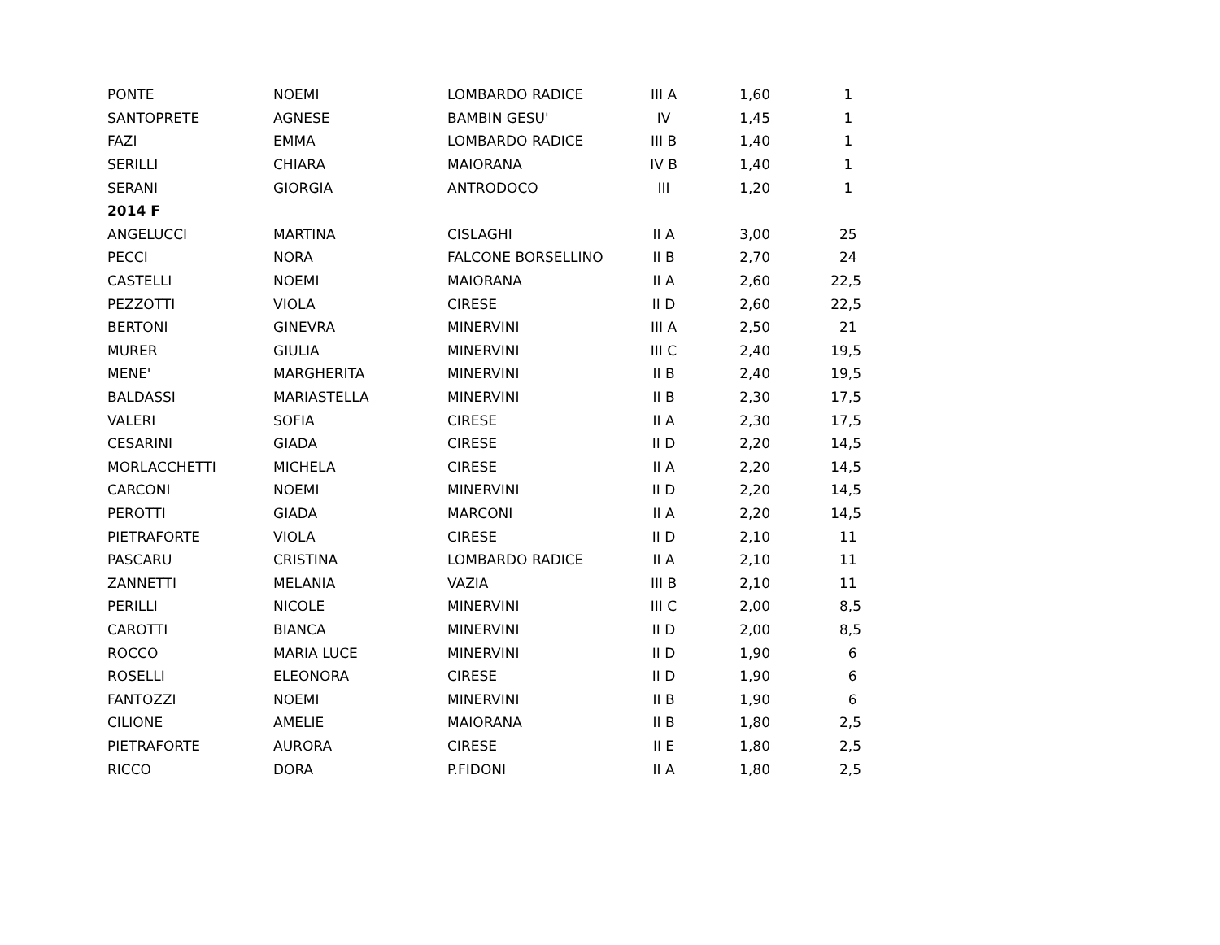| PONTE | NOEMI | LOMBARDO RADICE | III A | 1,60 | 1 |
| SANTOPRETE | AGNESE | BAMBIN GESU' | IV | 1,45 | 1 |
| FAZI | EMMA | LOMBARDO RADICE | III B | 1,40 | 1 |
| SERILLI | CHIARA | MAIORANA | IV B | 1,40 | 1 |
| SERANI | GIORGIA | ANTRODOCO | III | 1,20 | 1 |
| 2014 F | | | | | |
| ANGELUCCI | MARTINA | CISLAGHI | II A | 3,00 | 25 |
| PECCI | NORA | FALCONE BORSELLINO | II B | 2,70 | 24 |
| CASTELLI | NOEMI | MAIORANA | II A | 2,60 | 22,5 |
| PEZZOTTI | VIOLA | CIRESE | II D | 2,60 | 22,5 |
| BERTONI | GINEVRA | MINERVINI | III A | 2,50 | 21 |
| MURER | GIULIA | MINERVINI | III C | 2,40 | 19,5 |
| MENE' | MARGHERITA | MINERVINI | II B | 2,40 | 19,5 |
| BALDASSI | MARIASTELLA | MINERVINI | II B | 2,30 | 17,5 |
| VALERI | SOFIA | CIRESE | II A | 2,30 | 17,5 |
| CESARINI | GIADA | CIRESE | II D | 2,20 | 14,5 |
| MORLACCHETTI | MICHELA | CIRESE | II A | 2,20 | 14,5 |
| CARCONI | NOEMI | MINERVINI | II D | 2,20 | 14,5 |
| PEROTTI | GIADA | MARCONI | II A | 2,20 | 14,5 |
| PIETRAFORTE | VIOLA | CIRESE | II D | 2,10 | 11 |
| PASCARU | CRISTINA | LOMBARDO RADICE | II A | 2,10 | 11 |
| ZANNETTI | MELANIA | VAZIA | III B | 2,10 | 11 |
| PERILLI | NICOLE | MINERVINI | III C | 2,00 | 8,5 |
| CAROTTI | BIANCA | MINERVINI | II D | 2,00 | 8,5 |
| ROCCO | MARIA LUCE | MINERVINI | II D | 1,90 | 6 |
| ROSELLI | ELEONORA | CIRESE | II D | 1,90 | 6 |
| FANTOZZI | NOEMI | MINERVINI | II B | 1,90 | 6 |
| CILIONE | AMELIE | MAIORANA | II B | 1,80 | 2,5 |
| PIETRAFORTE | AURORA | CIRESE | II E | 1,80 | 2,5 |
| RICCO | DORA | P.FIDONI | II A | 1,80 | 2,5 |